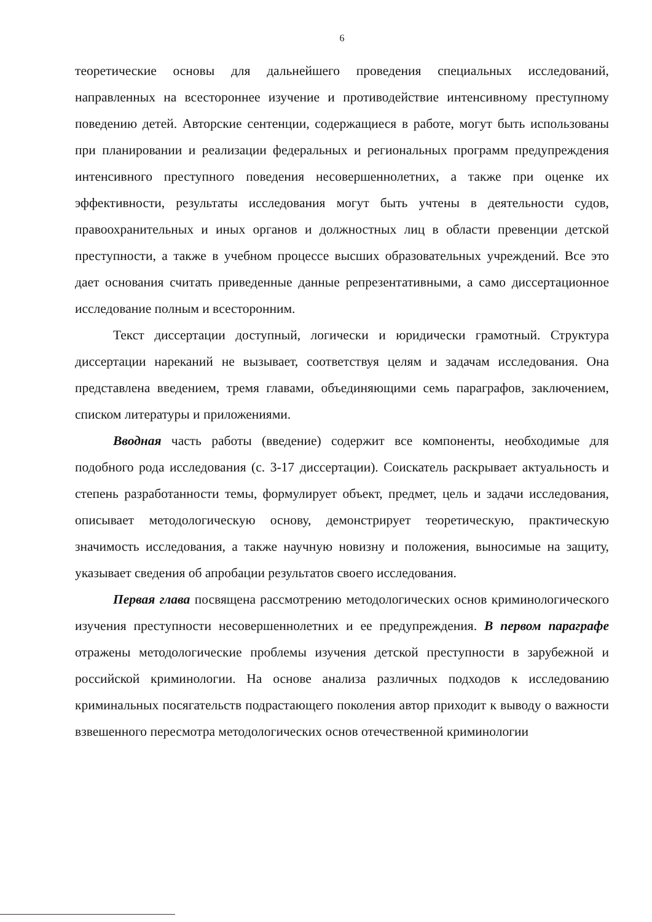6
теоретические основы для дальнейшего проведения специальных исследований, направленных на всестороннее изучение и противодействие интенсивному преступному поведению детей. Авторские сентенции, содержащиеся в работе, могут быть использованы при планировании и реализации федеральных и региональных программ предупреждения интенсивного преступного поведения несовершеннолетних, а также при оценке их эффективности, результаты исследования могут быть учтены в деятельности судов, правоохранительных и иных органов и должностных лиц в области превенции детской преступности, а также в учебном процессе высших образовательных учреждений. Все это дает основания считать приведенные данные репрезентативными, а само диссертационное исследование полным и всесторонним.
Текст диссертации доступный, логически и юридически грамотный. Структура диссертации нареканий не вызывает, соответствуя целям и задачам исследования. Она представлена введением, тремя главами, объединяющими семь параграфов, заключением, списком литературы и приложениями.
Вводная часть работы (введение) содержит все компоненты, необходимые для подобного рода исследования (с. 3-17 диссертации). Соискатель раскрывает актуальность и степень разработанности темы, формулирует объект, предмет, цель и задачи исследования, описывает методологическую основу, демонстрирует теоретическую, практическую значимость исследования, а также научную новизну и положения, выносимые на защиту, указывает сведения об апробации результатов своего исследования.
Первая глава посвящена рассмотрению методологических основ криминологического изучения преступности несовершеннолетних и ее предупреждения. В первом параграфе отражены методологические проблемы изучения детской преступности в зарубежной и российской криминологии. На основе анализа различных подходов к исследованию криминальных посягательств подрастающего поколения автор приходит к выводу о важности взвешенного пересмотра методологических основ отечественной криминологии